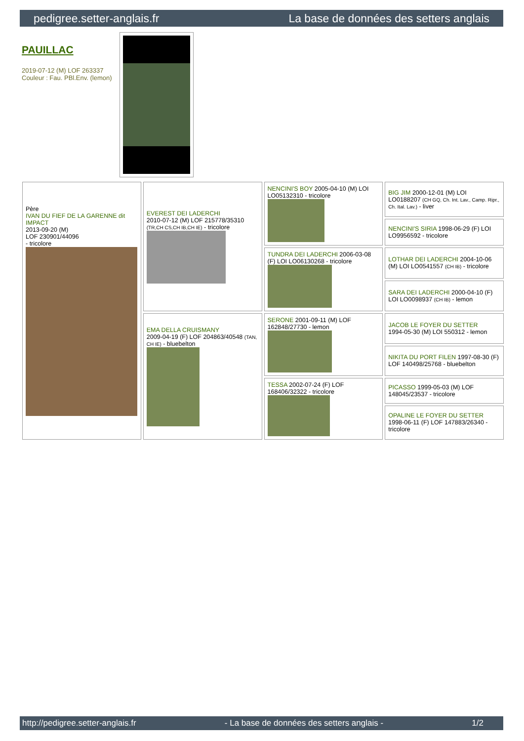pedigree.setter-anglais.fr La base de données des setters anglais
PAUILLAC
2019-07-12 (M) LOF 263337
Couleur : Fau. PBl.Env. (lemon)
| Père IVAN DU FIEF DE LA GARENNE dit IMPACT 2013-09-20 (M) LOF 230901/44096 - tricolore | EVEREST DEI LADERCHI 2010-07-12 (M) LOF 215778/35310 (TR,CH CS,CH IB,CH IE) - tricolore | NENCINI'S BOY 2005-04-10 (M) LOI LO05132310 - tricolore | BIG JIM 2000-12-01 (M) LOI LO0188207 (CH GQ, Ch. Int. Lav., Camp. Ripr., Ch. Ital. Lav.) - liver |
| | | | NENCINI'S SIRIA 1998-06-29 (F) LOI LO9956592 - tricolore |
| | | TUNDRA DEI LADERCHI 2006-03-08 (F) LOI LO06130268 - tricolore | LOTHAR DEI LADERCHI 2004-10-06 (M) LOI LO0541557 (CH IB) - tricolore |
| | | | SARA DEI LADERCHI 2000-04-10 (F) LOI LO0098937 (CH IB) - lemon |
| | EMA DELLA CRUISMANY 2009-04-19 (F) LOF 204863/40548 (TAN, CH IE) - bluebelton | SERONE 2001-09-11 (M) LOF 162848/27730 - lemon | JACOB LE FOYER DU SETTER 1994-05-30 (M) LOI 550312 - lemon |
| | | | NIKITA DU PORT FILEN 1997-08-30 (F) LOF 140498/25768 - bluebelton |
| | | TESSA 2002-07-24 (F) LOF 168406/32322 - tricolore | PICASSO 1999-05-03 (M) LOF 148045/23537 - tricolore |
| | | | OPALINE LE FOYER DU SETTER 1998-06-11 (F) LOF 147883/26340 - tricolore |
http://pedigree.setter-anglais.fr - La base de données des setters anglais - 1/2